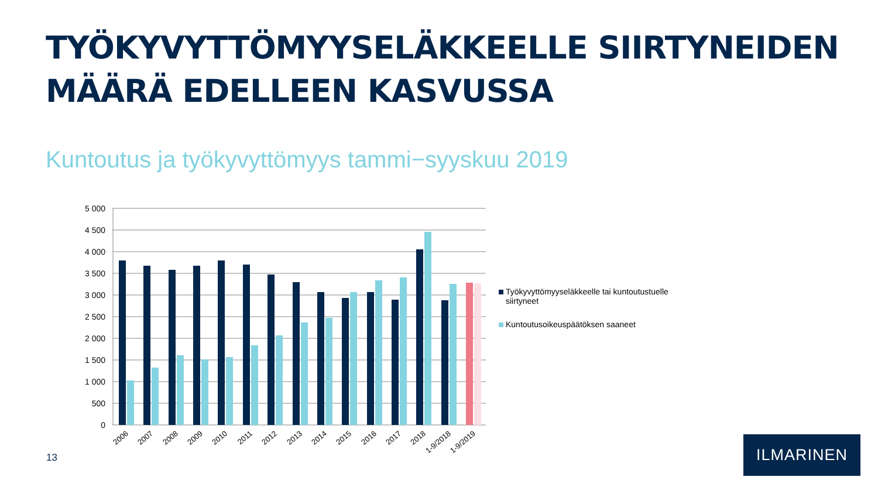TYÖKYVYTTÖMYYSELÄKKEELLE SIIRTYNEIDEN
MÄÄRÄ EDELLEEN KASVUSSA
Kuntoutus ja työkyvyttömyys tammi−syyskuu 2019
5 000
4 500
4 000
3 500
3 000
2 500
2 000
1 500
1 000
500
0
2006
2007
2008
2009
2010
2011
2012
2013
2014
2015
2016
2017
2018
1-9/2018
1-9/2019
Työkyvyttömyyseläkkeelle tai kuntoutustuelle siirtyneet
Kuntoutusoikeuspäätöksen saaneet
13
ILMARINEN